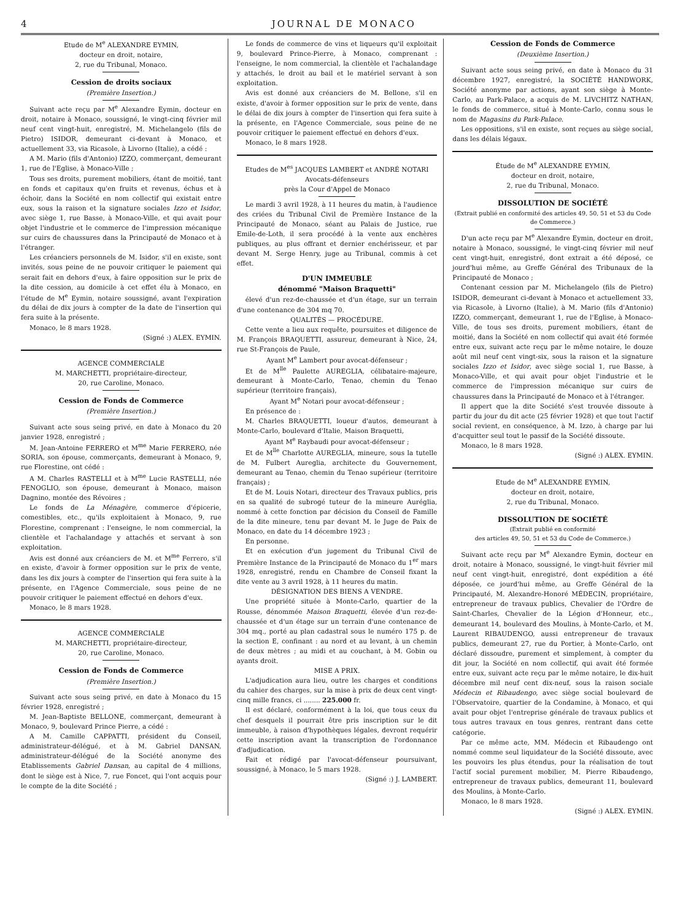4 JOURNAL DE MONACO
Etude de M<sup>e</sup> ALEXANDRE EYMIN,
docteur en droit, notaire,
2, rue du Tribunal, Monaco.
Cession de droits sociaux
(Première Insertion.)
Suivant acte reçu par M<sup>e</sup> Alexandre Eymin, docteur en droit, notaire à Monaco, soussigné, le vingt-cinq février mil neuf cent vingt-huit, enregistré, M. Michelangelo (fils de Pietro) ISIDOR, demeurant ci-devant à Monaco, et actuellement 33, via Ricasole, à Livorno (Italie), a cédé :
A M. Mario (fils d'Antonio) IZZO, commerçant, demeurant 1, rue de l'Eglise, à Monaco-Ville ;
Tous ses droits, purement mobiliers, étant de moitié, tant en fonds et capitaux qu'en fruits et revenus, échus et à échoir, dans la Société en nom collectif qui existait entre eux, sous la raison et la signature sociales Izzo et Isidor, avec siège 1, rue Basse, à Monaco-Ville, et qui avait pour objet l'industrie et le commerce de l'impression mécanique sur cuirs de chaussures dans la Principauté de Monaco et à l'étranger.
Les créanciers personnels de M. Isidor, s'il en existe, sont invités, sous peine de ne pouvoir critiquer le paiement qui serait fait en dehors d'eux, à faire opposition sur le prix de la dite cession, au domicile à cet effet élu à Monaco, en l'étude de M<sup>e</sup> Eymin, notaire soussigné, avant l'expiration du délai de dix jours à compter de la date de l'insertion qui fera suite à la présente.
Monaco, le 8 mars 1928.
(Signé :) ALEX. EYMIN.
AGENCE COMMERCIALE
M. MARCHETTI, propriétaire-directeur,
20, rue Caroline, Monaco.
Cession de Fonds de Commerce
(Première Insertion.)
Suivant acte sous seing privé, en date à Monaco du 20 janvier 1928, enregistré ;
M. Jean-Antoine FERRERO et M<sup>me</sup> Marie FERRERO, née SORIA, son épouse, commerçants, demeurant à Monaco, 9, rue Florestine, ont cédé :
A M. Charles RASTELLI et à M<sup>me</sup> Lucie RASTELLI, née FENOGLIO, son épouse, demeurant à Monaco, maison Dagnino, montée des Révoires ;
Le fonds de La Ménagère, commerce d'épicerie, comestibles, etc., qu'ils exploitaient à Monaco, 9, rue Florestine, comprenant : l'enseigne, le nom commercial, la clientèle et l'achalandage y attachés et servant à son exploitation.
Avis est donné aux créanciers de M. et M<sup>me</sup> Ferrero, s'il en existe, d'avoir à former opposition sur le prix de vente, dans les dix jours à compter de l'insertion qui fera suite à la présente, en l'Agence Commerciale, sous peine de ne pouvoir critiquer le paiement effectué en dehors d'eux.
Monaco, le 8 mars 1928.
AGENCE COMMERCIALE
M. MARCHETTI, propriétaire-directeur,
20, rue Caroline, Monaco.
Cession de Fonds de Commerce
(Première Insertion.)
Suivant acte sous seing privé, en date à Monaco du 15 février 1928, enregistré ;
M. Jean-Baptiste BELLONE, commerçant, demeurant à Monaco, 9, boulevard Prince Pierre, a cédé :
A M. Camille CAPPATTI, président du Conseil, administrateur-délégué, et à M. Gabriel DANSAN, administrateur-délégué de la Société anonyme des Etablissements Gabriel Dansan, au capital de 4 millions, dont le siège est à Nice, 7, rue Foncet, qui l'ont acquis pour le compte de la dite Société ;
Le fonds de commerce de vins et liqueurs qu'il exploitait 9, boulevard Prince-Pierre, à Monaco, comprenant : l'enseigne, le nom commercial, la clientèle et l'achalandage y attachés, le droit au bail et le matériel servant à son exploitation.
Avis est donné aux créanciers de M. Bellone, s'il en existe, d'avoir à former opposition sur le prix de vente, dans le délai de dix jours à compter de l'insertion qui fera suite à la présente, en l'Agence Commerciale, sous peine de ne pouvoir critiquer le paiement effectué en dehors d'eux.
Monaco, le 8 mars 1928.
Etudes de M<sup>es</sup> JACQUES LAMBERT et ANDRÉ NOTARI
Avocats-défenseurs
près la Cour d'Appel de Monaco
Le mardi 3 avril 1928, à 11 heures du matin, à l'audience des criées du Tribunal Civil de Première Instance de la Principauté de Monaco, séant au Palais de Justice, rue Emile-de-Loth, il sera procédé à la vente aux enchères publiques, au plus offrant et dernier enchérisseur, et par devant M. Serge Henry, juge au Tribunal, commis à cet effet.
D'UN IMMEUBLE
dénommé "Maison Braquetti"
élevé d'un rez-de-chaussée et d'un étage, sur un terrain d'une contenance de 304 mq 70.
QUALITÉS — PROCÉDURE.
Cette vente a lieu aux requête, poursuites et diligence de M. François BRAQUETTI, assureur, demeurant à Nice, 24, rue St-François de Paule,
Ayant M<sup>e</sup> Lambert pour avocat-défenseur ;
Et de M<sup>lle</sup> Paulette AUREGLIA, célibataire-majeure, demeurant à Monte-Carlo, Tenao, chemin du Tenao supérieur (territoire français),
Ayant M<sup>e</sup> Notari pour avocat-défenseur ;
En présence de :
M. Charles BRAQUETTI, loueur d'autos, demeurant à Monte-Carlo, boulevard d'Italie, Maison Braquetti,
Ayant M<sup>e</sup> Raybaudi pour avocat-défenseur ;
Et de M<sup>lle</sup> Charlotte AUREGLIA, mineure, sous la tutelle de M. Fulbert Aureglia, architecte du Gouvernement, demeurant au Tenao, chemin du Tenao supérieur (territoire français) ;
Et de M. Louis Notari, directeur des Travaux publics, pris en sa qualité de subrogé tuteur de la mineure Auréglia, nommé à cette fonction par décision du Conseil de Famille de la dite mineure, tenu par devant M. le Juge de Paix de Monaco, en date du 14 décembre 1923 ;
En personne.
Et en exécution d'un jugement du Tribunal Civil de Première Instance de la Principauté de Monaco du 1<sup>er</sup> mars 1928, enregistré, rendu en Chambre de Conseil fixant la dite vente au 3 avril 1928, à 11 heures du matin.
DÉSIGNATION DES BIENS A VENDRE.
Une propriété située à Monte-Carlo, quartier de la Rousse, dénommée Maison Braquetti, élevée d'un rez-de-chaussée et d'un étage sur un terrain d'une contenance de 304 mq., porté au plan cadastral sous le numéro 175 p. de la section E, confinant : au nord et au levant, à un chemin de deux mètres ; au midi et au couchant, à M. Gobin ou ayants droit.
MISE A PRIX.
L'adjudication aura lieu, outre les charges et conditions du cahier des charges, sur la mise à prix de deux cent vingt-cinq mille francs, ci ........ 225.000 fr.
Il est déclaré, conformément à la loi, que tous ceux du chef desquels il pourrait être pris inscription sur le dit immeuble, à raison d'hypothèques légales, devront requérir cette inscription avant la transcription de l'ordonnance d'adjudication.
Fait et rédigé par l'avocat-défenseur poursuivant, soussigné, à Monaco, le 5 mars 1928.
(Signé :) J. LAMBERT.
Cession de Fonds de Commerce
(Deuxième Insertion.)
Suivant acte sous seing privé, en date à Monaco du 31 décembre 1927, enregistré, la SOCIÉTÉ HANDWORK, Société anonyme par actions, ayant son siège à Monte-Carlo, au Park-Palace, a acquis de M. LIVCHITZ NATHAN, le fonds de commerce, situé à Monte-Carlo, connu sous le nom de Magasins du Park-Palace.
Les oppositions, s'il en existe, sont reçues au siège social, dans les délais légaux.
Étude de M<sup>e</sup> ALEXANDRE EYMIN,
docteur en droit, notaire,
2, rue du Tribunal, Monaco.
DISSOLUTION DE SOCIÉTÉ
(Extrait publié en conformité des articles 49, 50, 51 et 53 du Code de Commerce.)
D'un acte reçu par M<sup>e</sup> Alexandre Eymin, docteur en droit, notaire à Monaco, soussigné, le vingt-cinq février mil neuf cent vingt-huit, enregistré, dont extrait a été déposé, ce jourd'hui même, au Greffe Général des Tribunaux de la Principauté de Monaco ;
Contenant cession par M. Michelangelo (fils de Pietro) ISIDOR, demeurant ci-devant à Monaco et actuellement 33, via Ricasole, à Livorno (Italie), à M. Mario (fils d'Antonio) IZZO, commerçant, demeurant 1, rue de l'Eglise, à Monaco-Ville, de tous ses droits, purement mobiliers, étant de moitié, dans la Société en nom collectif qui avait été formée entre eux, suivant acte reçu par le même notaire, le douze août mil neuf cent vingt-six, sous la raison et la signature sociales Izzo et Isidor, avec siège social 1, rue Basse, à Monaco-Ville, et qui avait pour objet l'industrie et le commerce de l'impression mécanique sur cuirs de chaussures dans la Principauté de Monaco et à l'étranger.
Il appert que la dite Société s'est trouvée dissoute à partir du jour du dit acte (25 février 1928) et que tout l'actif social revient, en conséquence, à M. Izzo, à charge par lui d'acquitter seul tout le passif de la Société dissoute.
Monaco, le 8 mars 1928.
(Signé :) ALEX. EYMIN.
Etude de M<sup>e</sup> ALEXANDRE EYMIN,
docteur en droit, notaire,
2, rue du Tribunal, Monaco.
DISSOLUTION DE SOCIÉTÉ
(Extrait publié en conformité
des articles 49, 50, 51 et 53 du Code de Commerce.)
Suivant acte reçu par M<sup>e</sup> Alexandre Eymin, docteur en droit, notaire à Monaco, soussigné, le vingt-huit février mil neuf cent vingt-huit, enregistré, dont expédition a été déposée, ce jourd'hui même, au Greffe Général de la Principauté, M. Alexandre-Honoré MÉDECIN, propriétaire, entrepreneur de travaux publics, Chevalier de l'Ordre de Saint-Charles, Chevalier de la Légion d'Honneur, etc., demeurant 14, boulevard des Moulins, à Monte-Carlo, et M. Laurent RIBAUDENGO, aussi entrepreneur de travaux publics, demeurant 27, rue du Portier, à Monte-Carlo, ont déclaré dissoudre, purement et simplement, à compter du dit jour, la Société en nom collectif, qui avait été formée entre eux, suivant acte reçu par le même notaire, le dix-huit décembre mil neuf cent dix-neuf, sous la raison sociale Médecin et Ribaudengo, avec siège social boulevard de l'Observatoire, quartier de la Condamine, à Monaco, et qui avait pour objet l'entreprise générale de travaux publics et tous autres travaux en tous genres, rentrant dans cette catégorie.
Par ce même acte, MM. Médecin et Ribaudengo ont nommé comme seul liquidateur de la Société dissoute, avec les pouvoirs les plus étendus, pour la réalisation de tout l'actif social purement mobilier, M. Pierre Ribaudengo, entrepreneur de travaux publics, demeurant 11, boulevard des Moulins, à Monte-Carlo.
Monaco, le 8 mars 1928.
(Signé :) ALEX. EYMIN.